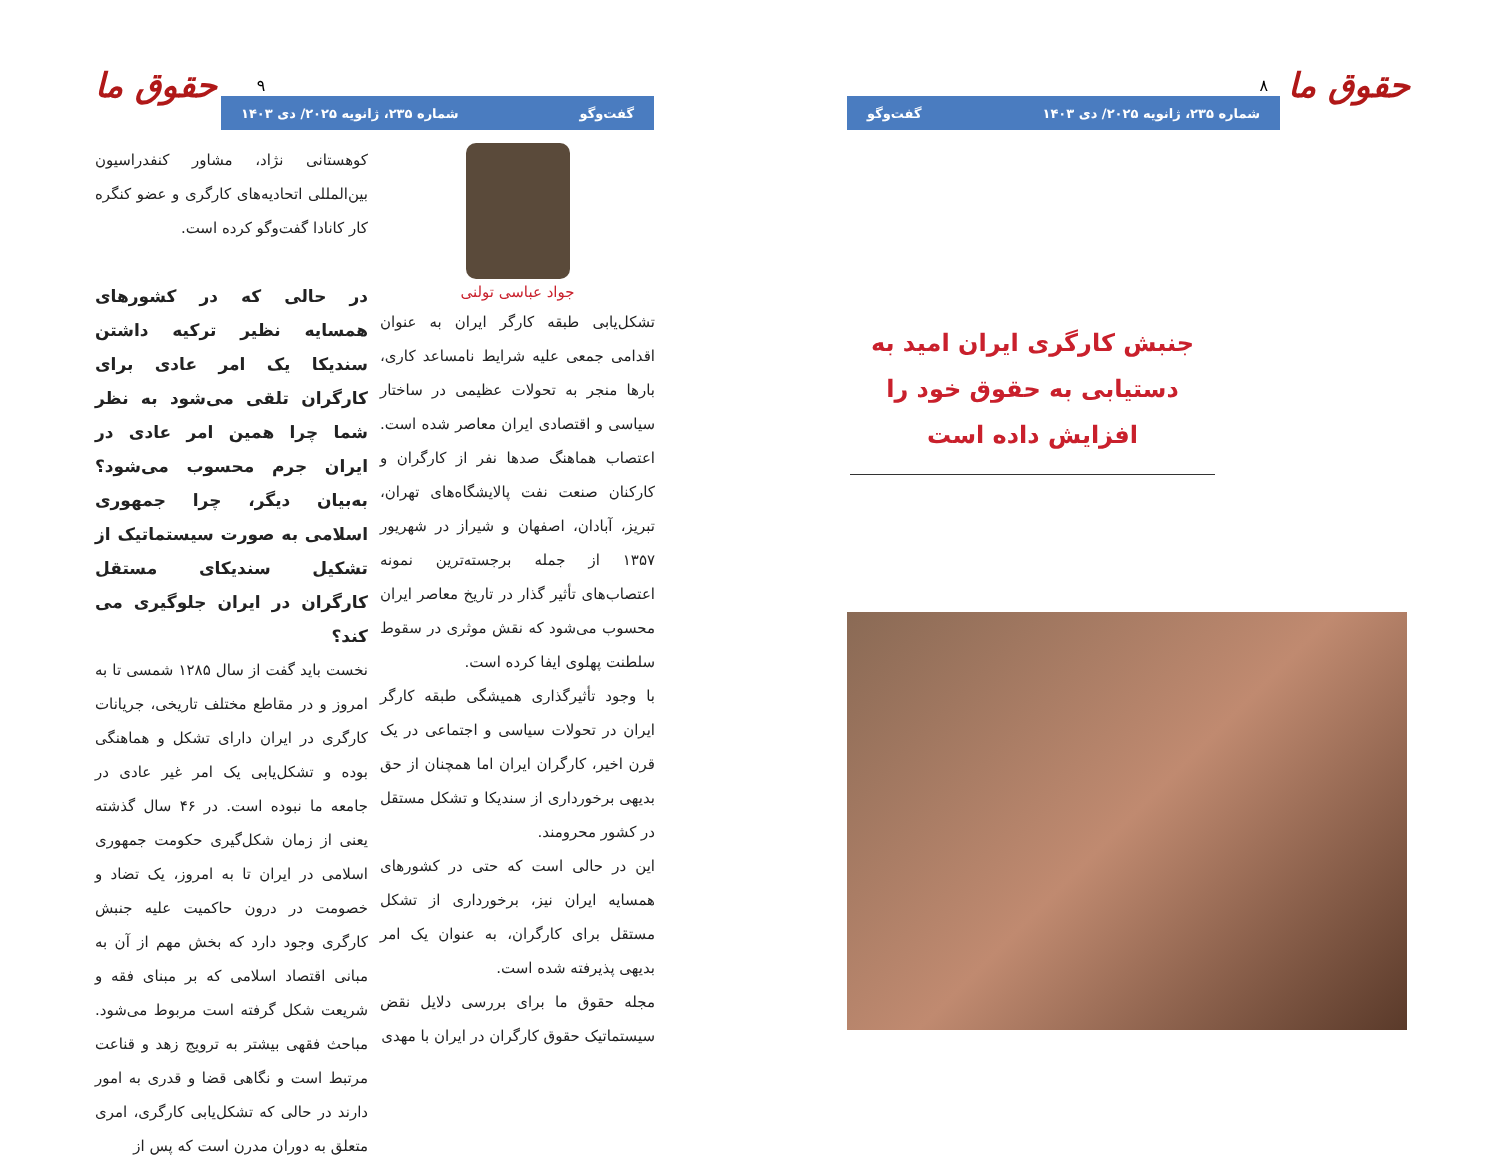حقوق ما ۸
شماره ۲۳۵، ژانویه ۲۰۲۵/ دی ۱۴۰۳ گفت‌وگو
جنبش کارگری ایران امید به دستیابی به حقوق خود را افزایش داده است
حقوق ما ۹
گفت‌وگو شماره ۲۳۵، ژانویه ۲۰۲۵/ دی ۱۴۰۳
جواد عباسی تولنی
تشکل‌یابی طبقه کارگر ایران به عنوان اقدامی جمعی علیه شرایط نامساعد کاری، بارها منجر به تحولات عظیمی در ساختار سیاسی و اقتصادی ایران معاصر شده است. اعتصاب هماهنگ صدها نفر از کارگران و کارکنان صنعت نفت پالایشگاه‌های تهران، تبریز، آبادان، اصفهان و شیراز در شهریور ۱۳۵۷ از جمله برجسته‌ترین نمونه اعتصاب‌های تأثیر گذار در تاریخ معاصر ایران محسوب می‌شود که نقش موثری در سقوط سلطنت پهلوی ایفا کرده است.
با وجود تأثیرگذاری همیشگی طبقه کارگر ایران در تحولات سیاسی و اجتماعی در یک قرن اخیر، کارگران ایران اما همچنان از حق بدیهی برخورداری از سندیکا و تشکل مستقل در کشور محرومند.
این در حالی است که حتی در کشورهای همسایه ایران نیز، برخورداری از تشکل مستقل برای کارگران، به عنوان یک امر بدیهی پذیرفته شده است.
مجله حقوق ما برای بررسی دلایل نقض سیستماتیک حقوق کارگران در ایران با مهدی
کوهستانی نژاد، مشاور کنفدراسیون بین‌المللی اتحادیه‌های کارگری و عضو کنگره کار کانادا گفت‌وگو کرده است.
در حالی که در کشورهای همسایه نظیر ترکیه داشتن سندیکا یک امر عادی برای کارگران تلقی می‌شود به نظر شما چرا همین امر عادی در ایران جرم محسوب می‌شود؟ به‌بیان دیگر، چرا جمهوری اسلامی به صورت سیستماتیک از تشکیل سندیکای مستقل کارگران در ایران جلوگیری می کند؟
نخست باید گفت از سال ۱۲۸۵ شمسی تا به امروز و در مقاطع مختلف تاریخی، جریانات کارگری در ایران دارای تشکل و هماهنگی بوده و تشکل‌یابی یک امر غیر عادی در جامعه ما نبوده است. در ۴۶ سال گذشته یعنی از زمان شکل‌گیری حکومت جمهوری اسلامی در ایران تا به امروز، یک تضاد و خصومت در درون حاکمیت علیه جنبش کارگری وجود دارد که بخش مهم از آن به مبانی اقتصاد اسلامی که بر مبنای فقه و شریعت شکل گرفته است مربوط می‌شود. مباحث فقهی بیشتر به ترویج زهد و قناعت مرتبط است و نگاهی قضا و قدری به امور دارند در حالی که تشکل‌یابی کارگری، امری متعلق به دوران مدرن است که پس از